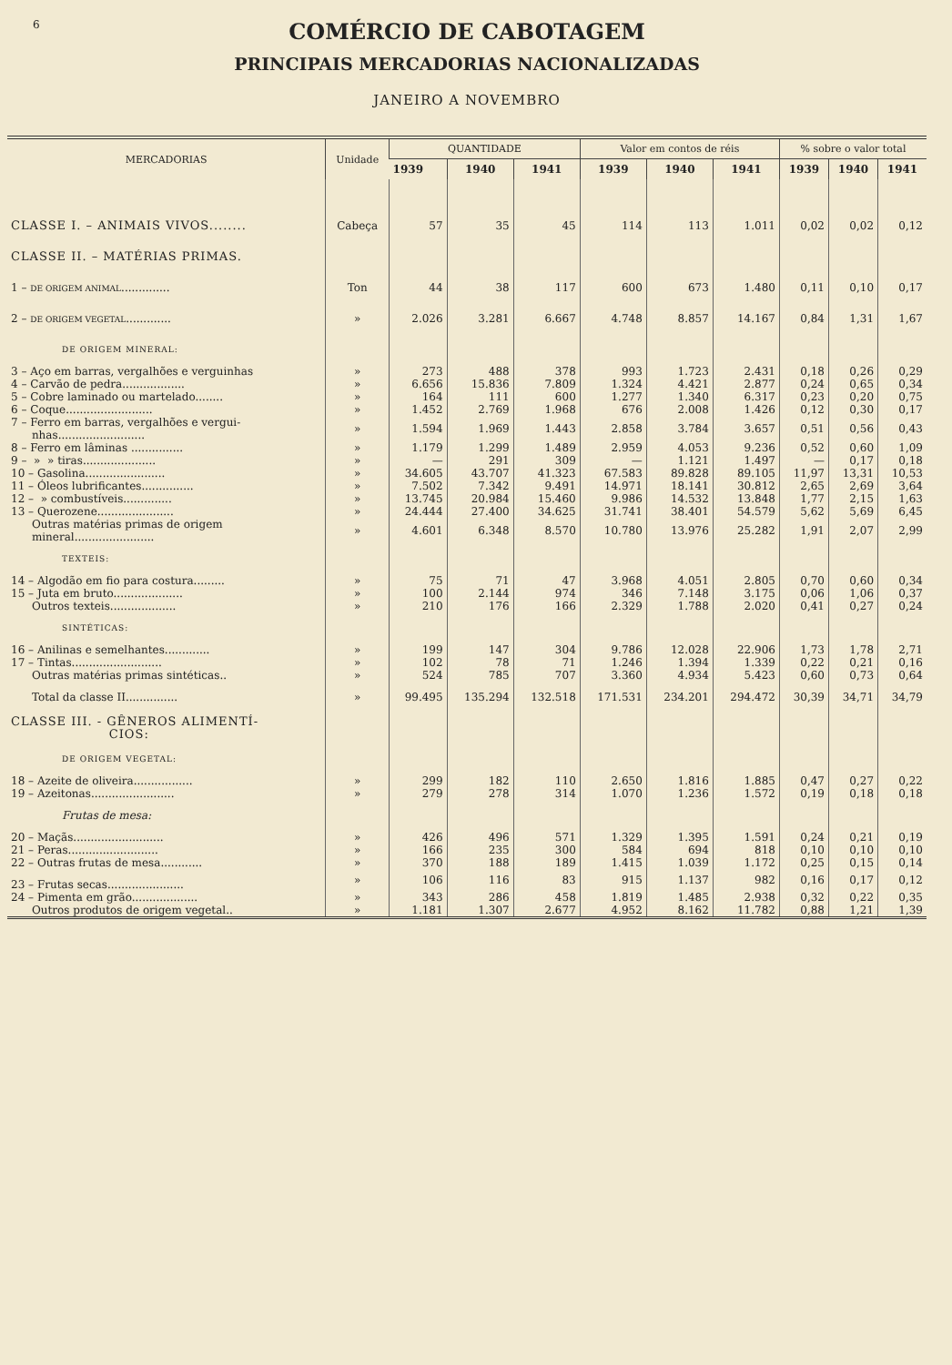6
COMÉRCIO DE CABOTAGEM
PRINCIPAIS MERCADORIAS NACIONALIZADAS
JANEIRO A NOVEMBRO
| MERCADORIAS | Unidade | QUANTIDADE | | | Valor em contos de réis | | | % sobre o valor total | | |
| --- | --- | --- | --- | --- | --- | --- | --- | --- | --- | --- |
| | | 1939 | 1940 | 1941 | 1939 | 1940 | 1941 | 1939 | 1940 | 1941 |
| CLASSE I. – ANIMAIS VIVOS........ | Cabeça | 57 | 35 | 45 | 114 | 113 | 1.011 | 0,02 | 0,02 | 0,12 |
| CLASSE II. – MATÉRIAS PRIMAS. | | | | | | | | | | |
| 1 – DE ORIGEM ANIMAL .............. | Ton | 44 | 38 | 117 | 600 | 673 | 1.480 | 0,11 | 0,10 | 0,17 |
| 2 – DE ORIGEM VEGETAL ............. | » | 2.026 | 3.281 | 6.667 | 4.748 | 8.857 | 14.167 | 0,84 | 1,31 | 1,67 |
| DE ORIGEM MINERAL: | | | | | | | | | | |
| 3 – Aço em barras, vergalhões e verguinhas | » | 273 | 488 | 378 | 993 | 1.723 | 2.431 | 0,18 | 0,26 | 0,29 |
| 4 – Carvão de pedra.................. | » | 6.656 | 15.836 | 7.809 | 1.324 | 4.421 | 2.877 | 0,24 | 0,65 | 0,34 |
| 5 – Cobre laminado ou martelado........ | » | 164 | 111 | 600 | 1.277 | 1.340 | 6.317 | 0,23 | 0,20 | 0,75 |
| 6 – Coque......................... | » | 1.452 | 2.769 | 1.968 | 676 | 2.008 | 1.426 | 0,12 | 0,30 | 0,17 |
| 7 – Ferro em barras, vergalhões e vergui- nhas......................... | » | 1.594 | 1.969 | 1.443 | 2.858 | 3.784 | 3.657 | 0,51 | 0,56 | 0,43 |
| 8 – Ferro em lâminas ............... | » | 1.179 | 1.299 | 1.489 | 2.959 | 4.053 | 9.236 | 0,52 | 0,60 | 1,09 |
| 9 – » » tiras..................... | » | — | 291 | 309 | — | 1.121 | 1.497 | — | 0,17 | 0,18 |
| 10 – Gasolina....................... | » | 34.605 | 43.707 | 41.323 | 67.583 | 89.828 | 89.105 | 11,97 | 13,31 | 10,53 |
| 11 – Óleos lubrificantes............... | » | 7.502 | 7.342 | 9.491 | 14.971 | 18.141 | 30.812 | 2,65 | 2,69 | 3,64 |
| 12 – » combustíveis.............. | » | 13.745 | 20.984 | 15.460 | 9.986 | 14.532 | 13.848 | 1,77 | 2,15 | 1,63 |
| 13 – Querozene...................... | » | 24.444 | 27.400 | 34.625 | 31.741 | 38.401 | 54.579 | 5,62 | 5,69 | 6,45 |
| Outras matérias primas de origem mineral....................... | » | 4.601 | 6.348 | 8.570 | 10.780 | 13.976 | 25.282 | 1,91 | 2,07 | 2,99 |
| TEXTEIS: | | | | | | | | | | |
| 14 – Algodão em fio para costura......... | » | 75 | 71 | 47 | 3.968 | 4.051 | 2.805 | 0,70 | 0,60 | 0,34 |
| 15 – Juta em bruto.................... | » | 100 | 2.144 | 974 | 346 | 7.148 | 3.175 | 0,06 | 1,06 | 0,37 |
| Outros texteis................... | » | 210 | 176 | 166 | 2.329 | 1.788 | 2.020 | 0,41 | 0,27 | 0,24 |
| SINTÉTICAS: | | | | | | | | | | |
| 16 – Anilinas e semelhantes............. | » | 199 | 147 | 304 | 9.786 | 12.028 | 22.906 | 1,73 | 1,78 | 2,71 |
| 17 – Tintas.......................... | » | 102 | 78 | 71 | 1.246 | 1.394 | 1.339 | 0,22 | 0,21 | 0,16 |
| Outras matérias primas sintéticas.. | » | 524 | 785 | 707 | 3.360 | 4.934 | 5.423 | 0,60 | 0,73 | 0,64 |
| Total da classe II............... | » | 99.495 | 135.294 | 132.518 | 171.531 | 234.201 | 294.472 | 30,39 | 34,71 | 34,79 |
| CLASSE III. - GÊNEROS ALIMENTÍ- CIOS: | | | | | | | | | | |
| DE ORIGEM VEGETAL: | | | | | | | | | | |
| 18 – Azeite de oliveira................. | » | 299 | 182 | 110 | 2.650 | 1.816 | 1.885 | 0,47 | 0,27 | 0,22 |
| 19 – Azeitonas........................ | » | 279 | 278 | 314 | 1.070 | 1.236 | 1.572 | 0,19 | 0,18 | 0,18 |
| Frutas de mesa: | | | | | | | | | | |
| 20 – Maçãs.......................... | » | 426 | 496 | 571 | 1.329 | 1.395 | 1.591 | 0,24 | 0,21 | 0,19 |
| 21 – Peras.......................... | » | 166 | 235 | 300 | 584 | 694 | 818 | 0,10 | 0,10 | 0,10 |
| 22 – Outras frutas de mesa............ | » | 370 | 188 | 189 | 1.415 | 1.039 | 1.172 | 0,25 | 0,15 | 0,14 |
| 23 – Frutas secas...................... | » | 106 | 116 | 83 | 915 | 1.137 | 982 | 0,16 | 0,17 | 0,12 |
| 24 – Pimenta em grão................... | » | 343 | 286 | 458 | 1.819 | 1.485 | 2.938 | 0,32 | 0,22 | 0,35 |
| Outros produtos de origem vegetal.. | » | 1.181 | 1.307 | 2.677 | 4.952 | 8.162 | 11.782 | 0,88 | 1,21 | 1,39 |